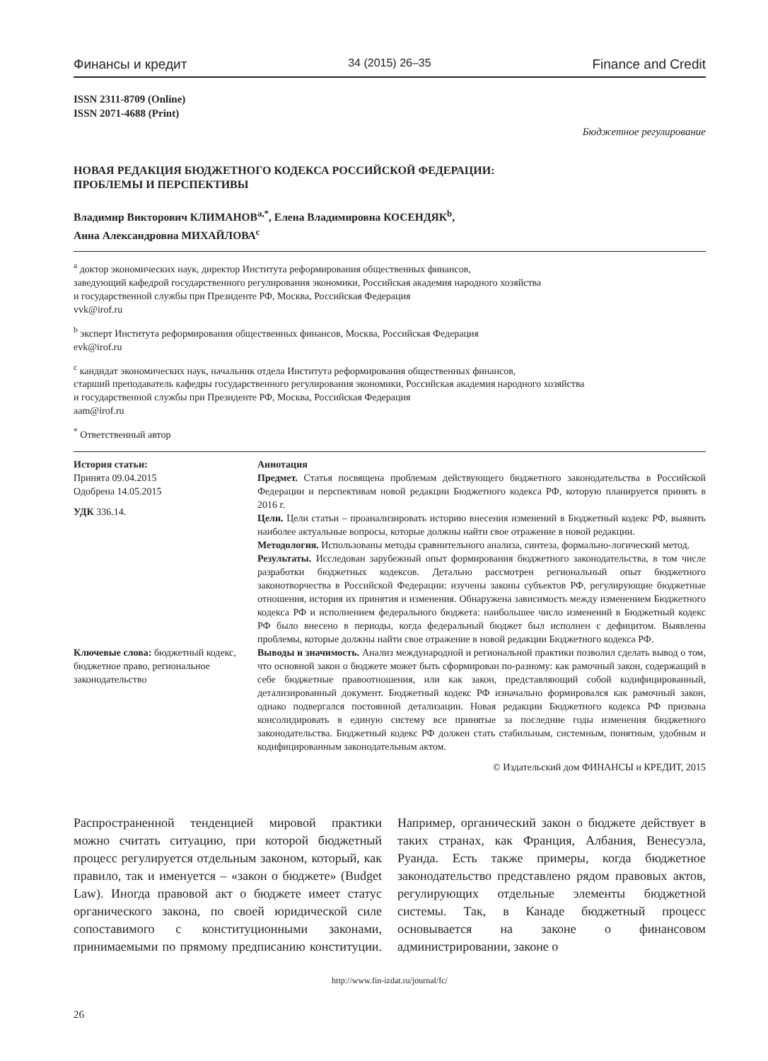Финансы и кредит 34 (2015) 26–35 Finance and Credit
ISSN 2311-8709 (Online)
ISSN 2071-4688 (Print)
Бюджетное регулирование
НОВАЯ РЕДАКЦИЯ БЮДЖЕТНОГО КОДЕКСА РОССИЙСКОЙ ФЕДЕРАЦИИ:
ПРОБЛЕМЫ И ПЕРСПЕКТИВЫ
Владимир Викторович КЛИМАНОВ<sup>a,*</sup>, Елена Владимировна КОСЕНДЯК<sup>b</sup>,
Анна Александровна МИХАЙЛОВА<sup>c</sup>
<sup>a</sup> доктор экономических наук, директор Института реформирования общественных финансов,
заведующий кафедрой государственного регулирования экономики, Российская академия народного хозяйства
и государственной службы при Президенте РФ, Москва, Российская Федерация
vvk@irof.ru
<sup>b</sup> эксперт Института реформирования общественных финансов, Москва, Российская Федерация
evk@irof.ru
<sup>c</sup> кандидат экономических наук, начальник отдела Института реформирования общественных финансов,
старший преподаватель кафедры государственного регулирования экономики, Российская академия народного хозяйства
и государственной службы при Президенте РФ, Москва, Российская Федерация
aam@irof.ru
<sup>*</sup> Ответственный автор
История статьи:
Принята 09.04.2015
Одобрена 14.05.2015
УДК 336.14.
Ключевые слова: бюджетный кодекс, бюджетное право, региональное законодательство
Аннотация
Предмет. Статья посвящена проблемам действующего бюджетного законодательства в Российской Федерации и перспективам новой редакции Бюджетного кодекса РФ, которую планируется принять в 2016 г.
Цели. Цели статьи – проанализировать историю внесения изменений в Бюджетный кодекс РФ, выявить наиболее актуальные вопросы, которые должны найти свое отражение в новой редакции.
Методология. Использованы методы сравнительного анализа, синтеза, формально-логический метод.
Результаты. Исследован зарубежный опыт формирования бюджетного законодательства, в том числе разработки бюджетных кодексов. Детально рассмотрен региональный опыт бюджетного законотворчества в Российской Федерации: изучены законы субъектов РФ, регулирующие бюджетные отношения, история их принятия и изменения. Обнаружена зависимость между изменением Бюджетного кодекса РФ и исполнением федерального бюджета: наибольшее число изменений в Бюджетный кодекс РФ было внесено в периоды, когда федеральный бюджет был исполнен с дефицитом. Выявлены проблемы, которые должны найти свое отражение в новой редакции Бюджетного кодекса РФ.
Выводы и значимость. Анализ международной и региональной практики позволил сделать вывод о том, что основной закон о бюджете может быть сформирован по-разному: как рамочный закон, содержащий в себе бюджетные правоотношения, или как закон, представляющий собой кодифицированный, детализированный документ. Бюджетный кодекс РФ изначально формировался как рамочный закон, однако подвергался постоянной детализации. Новая редакции Бюджетного кодекса РФ призвана консолидировать в единую систему все принятые за последние годы изменения бюджетного законодательства. Бюджетный кодекс РФ должен стать стабильным, системным, понятным, удобным и кодифицированным законодательным актом.
© Издательский дом ФИНАНСЫ и КРЕДИТ, 2015
Распространенной тенденцией мировой практики можно считать ситуацию, при которой бюджетный процесс регулируется отдельным законом, который, как правило, так и именуется – «закон о бюджете» (Budget Law). Иногда правовой акт о бюджете имеет статус органического закона, по своей юридической силе сопоставимого с конституционными законами, принимаемыми по прямому предписанию конституции. Например, органический закон о бюджете действует в таких странах, как Франция, Албания, Венесуэла, Руанда. Есть также примеры, когда бюджетное законодательство представлено рядом правовых актов, регулирующих отдельные элементы бюджетной системы. Так, в Канаде бюджетный процесс основывается на законе о финансовом администрировании, законе о
http://www.fin-izdat.ru/journal/fc/
26